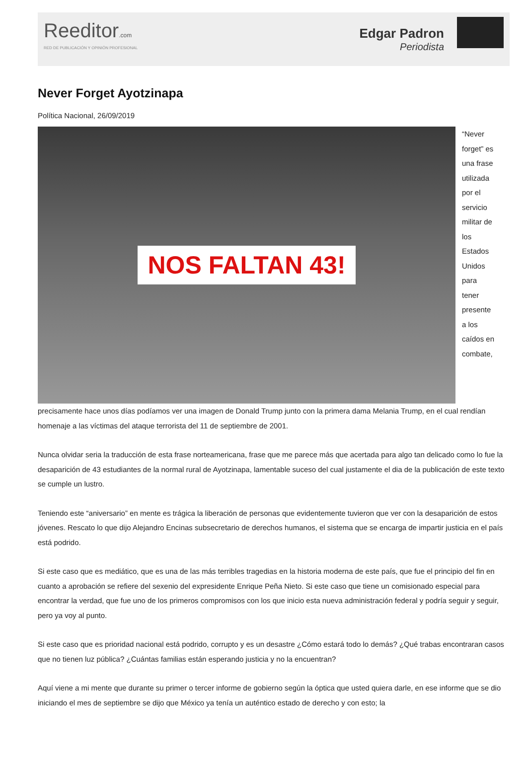Reeditor.com
RED DE PUBLICACIÓN Y OPINIÓN PROFESIONAL
Edgar Padron
Periodista
Never Forget Ayotzinapa
Política Nacional, 26/09/2019
NOS FALTAN 43!
“Never forget” es una frase utilizada por el servicio militar de los Estados Unidos para tener presente a los caídos en combate, precisamente hace unos días podíamos ver una imagen de Donald Trump junto con la primera dama Melania Trump, en el cual rendían homenaje a las víctimas del ataque terrorista del 11 de septiembre de 2001.
Nunca olvidar seria la traducción de esta frase norteamericana, frase que me parece más que acertada para algo tan delicado como lo fue la desaparición de 43 estudiantes de la normal rural de Ayotzinapa, lamentable suceso del cual justamente el dia de la publicación de este texto se cumple un lustro.
Teniendo este “aniversario” en mente es trágica la liberación de personas que evidentemente tuvieron que ver con la desaparición de estos jóvenes. Rescato lo que dijo Alejandro Encinas subsecretario de derechos humanos, el sistema que se encarga de impartir justicia en el país está podrido.
Si este caso que es mediático, que es una de las más terribles tragedias en la historia moderna de este país, que fue el principio del fin en cuanto a aprobación se refiere del sexenio del expresidente Enrique Peña Nieto. Si este caso que tiene un comisionado especial para encontrar la verdad, que fue uno de los primeros compromisos con los que inicio esta nueva administración federal y podría seguir y seguir, pero ya voy al punto.
Si este caso que es prioridad nacional está podrido, corrupto y es un desastre ¿Cómo estará todo lo demás? ¿Qué trabas encontraran casos que no tienen luz pública? ¿Cuántas familias están esperando justicia y no la encuentran?
Aquí viene a mi mente que durante su primer o tercer informe de gobierno según la óptica que usted quiera darle, en ese informe que se dio iniciando el mes de septiembre se dijo que México ya tenía un auténtico estado de derecho y con esto; la